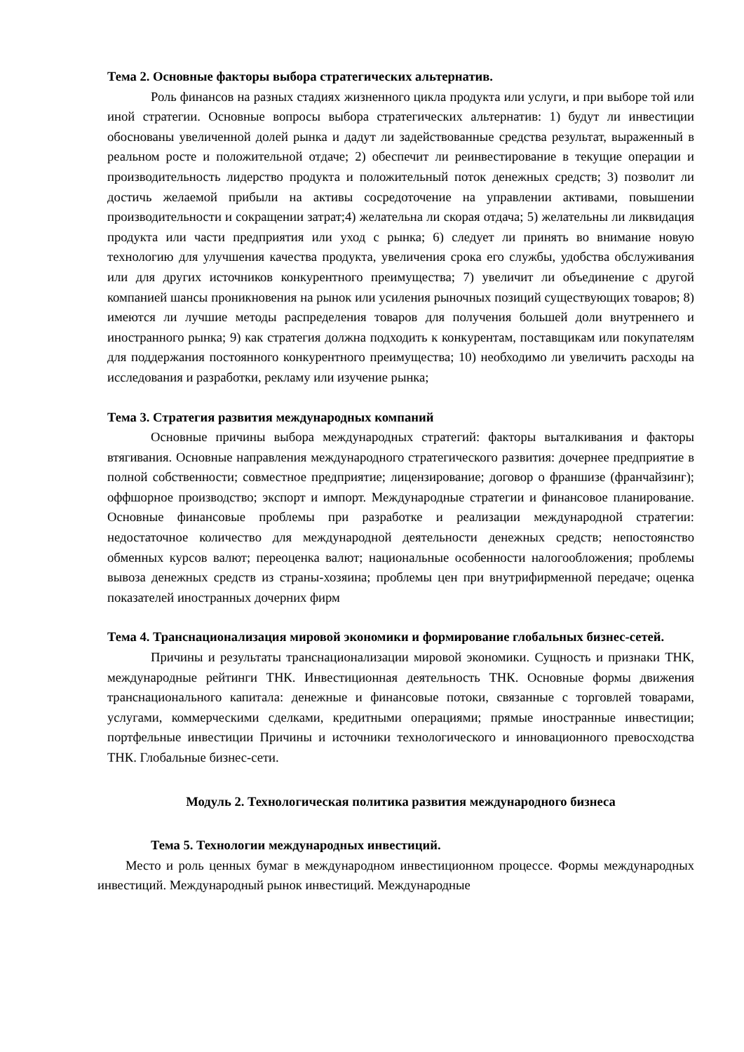Тема 2. Основные факторы выбора стратегических альтернатив.
Роль финансов на разных стадиях жизненного цикла продукта или услуги, и при выборе той или иной стратегии. Основные вопросы выбора стратегических альтернатив: 1) будут ли инвестиции обоснованы увеличенной долей рынка и дадут ли задействованные средства результат, выраженный в реальном росте и положительной отдаче; 2) обеспечит ли реинвестирование в текущие операции и производительность лидерство продукта и положительный поток денежных средств; 3) позволит ли достичь желаемой прибыли на активы сосредоточение на управлении активами, повышении производительности и сокращении затрат;4) желательна ли скорая отдача; 5) желательны ли ликвидация продукта или части предприятия или уход с рынка; 6) следует ли принять во внимание новую технологию для улучшения качества продукта, увеличения срока его службы, удобства обслуживания или для других источников конкурентного преимущества; 7) увеличит ли объединение с другой компанией шансы проникновения на рынок или усиления рыночных позиций существующих товаров; 8) имеются ли лучшие методы распределения товаров для получения большей доли внутреннего и иностранного рынка; 9) как стратегия должна подходить к конкурентам, поставщикам или покупателям для поддержания постоянного конкурентного преимущества; 10) необходимо ли увеличить расходы на исследования и разработки, рекламу или изучение рынка;
Тема 3. Стратегия развития международных компаний
Основные причины выбора международных стратегий: факторы выталкивания и факторы втягивания. Основные направления международного стратегического развития: дочернее предприятие в полной собственности; совместное предприятие; лицензирование; договор о франшизе (франчайзинг); оффшорное производство; экспорт и импорт. Международные стратегии и финансовое планирование. Основные финансовые проблемы при разработке и реализации международной стратегии: недостаточное количество для международной деятельности денежных средств; непостоянство обменных курсов валют; переоценка валют; национальные особенности налогообложения; проблемы вывоза денежных средств из страны-хозяина; проблемы цен при внутрифирменной передаче; оценка показателей иностранных дочерних фирм
Тема 4. Транснационализация мировой экономики и формирование глобальных бизнес-сетей.
Причины и результаты транснационализации мировой экономики. Сущность и признаки ТНК, международные рейтинги ТНК. Инвестиционная деятельность ТНК. Основные формы движения транснационального капитала: денежные и финансовые потоки, связанные с торговлей товарами, услугами, коммерческими сделками, кредитными операциями; прямые иностранные инвестиции; портфельные инвестиции Причины и источники технологического и инновационного превосходства ТНК. Глобальные бизнес-сети.
Модуль 2. Технологическая политика развития международного бизнеса
Тема 5. Технологии международных инвестиций.
Место и роль ценных бумаг в международном инвестиционном процессе. Формы международных инвестиций. Международный рынок инвестиций. Международные